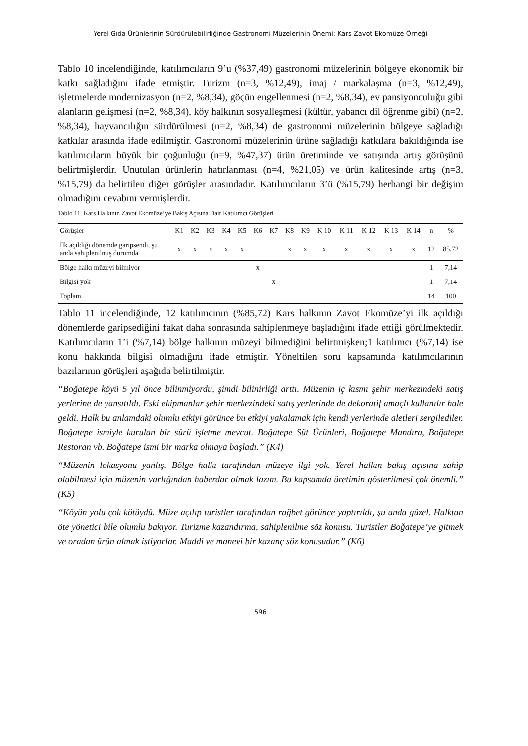Yerel Gıda Ürünlerinin Sürdürülebilirliğinde Gastronomi Müzelerinin Önemi: Kars Zavot Ekomüze Örneği
Tablo 10 incelendiğinde, katılımcıların 9’u (%37,49) gastronomi müzelerinin bölgeye ekonomik bir katkı sağladığını ifade etmiştir. Turizm (n=3, %12,49), imaj / markalaşma (n=3, %12,49), işletmelerde modernizasyon (n=2, %8,34), göçün engellenmesi (n=2, %8,34), ev pansiyonculuğu gibi alanların gelişmesi (n=2, %8,34), köy halkının sosyalleşmesi (kültür, yabancı dil öğrenme gibi) (n=2, %8,34), hayvancılığın sürdürülmesi (n=2, %8,34) de gastronomi müzelerinin bölgeye sağladığı katkılar arasında ifade edilmiştir. Gastronomi müzelerinin ürüne sağladığı katkılara bakıldığında ise katılımcıların büyük bir çoğunluğu (n=9, %47,37) ürün üretiminde ve satışında artış görüşünü belirtmişlerdir. Unutulan ürünlerin hatırlanması (n=4, %21,05) ve ürün kalitesinde artış (n=3, %15,79) da belirtilen diğer görüşler arasındadır. Katılımcıların 3’ü (%15,79) herhangi bir değişim olmadığını cevabını vermişlerdir.
Tablo 11. Kars Halkının Zavot Ekomüze’ye Bakış Açısına Dair Katılımcı Görüşleri
| Görüşler | K1 | K2 | K3 | K4 | K5 | K6 | K7 | K8 | K9 | K 10 | K 11 | K 12 | K 13 | K 14 | n | % |
| --- | --- | --- | --- | --- | --- | --- | --- | --- | --- | --- | --- | --- | --- | --- | --- | --- |
| İlk açıldığı dönemde garipsendi, şu anda sahiplenilmiş durumda | x | x | x | x | x | | | x | x | x | x | x | x | x | 12 | 85,72 |
| Bölge halkı müzeyi bilmiyor | | | | | | x | | | | | | | | | 1 | 7,14 |
| Bilgisi yok | | | | | | | x | | | | | | | | 1 | 7,14 |
| Toplam | | | | | | | | | | | | | | | 14 | 100 |
Tablo 11 incelendiğinde, 12 katılımcının (%85,72) Kars halkının Zavot Ekomüze’yi ilk açıldığı dönemlerde garipsediğini fakat daha sonrasında sahiplenmeye başladığını ifade ettiği görülmektedir. Katılımcıların 1’i (%7,14) bölge halkının müzeyi bilmediğini belirtmişken;1 katılımcı (%7,14) ise konu hakkında bilgisi olmadığını ifade etmiştir. Yöneltilen soru kapsamında katılımcılarının bazılarının görüşleri aşağıda belirtilmiştir.
“Boğatepe köyü 5 yıl önce bilinmiyordu, şimdi bilinirliği arttı. Müzenin iç kısmı şehir merkezindeki satış yerlerine de yansıtıldı. Eski ekipmanlar şehir merkezindeki satış yerlerinde de dekoratif amaçlı kullanılır hale geldi. Halk bu anlamdaki olumlu etkiyi görünce bu etkiyi yakalamak için kendi yerlerinde aletleri sergilediler. Boğatepe ismiyle kurulan bir sürü işletme mevcut. Boğatepe Süt Ürünleri, Boğatepe Mandıra, Boğatepe Restoran vb. Boğatepe ismi bir marka olmaya başladı.” (K4)
“Müzenin lokasyonu yanlış. Bölge halkı tarafından müzeye ilgi yok. Yerel halkın bakış açısına sahip olabilmesi için müzenin varlığından haberdar olmak lazım. Bu kapsamda üretimin gösterilmesi çok önemli.” (K5)
“Köyün yolu çok kötüydü. Müze açılıp turistler tarafından rağbet görünce yaptırıldı, şu anda güzel. Halktan öte yönetici bile olumlu bakıyor. Turizme kazandırma, sahiplenilme söz konusu. Turistler Boğatepe’ye gitmek ve oradan ürün almak istiyorlar. Maddi ve manevi bir kazanç söz konusudur.” (K6)
596